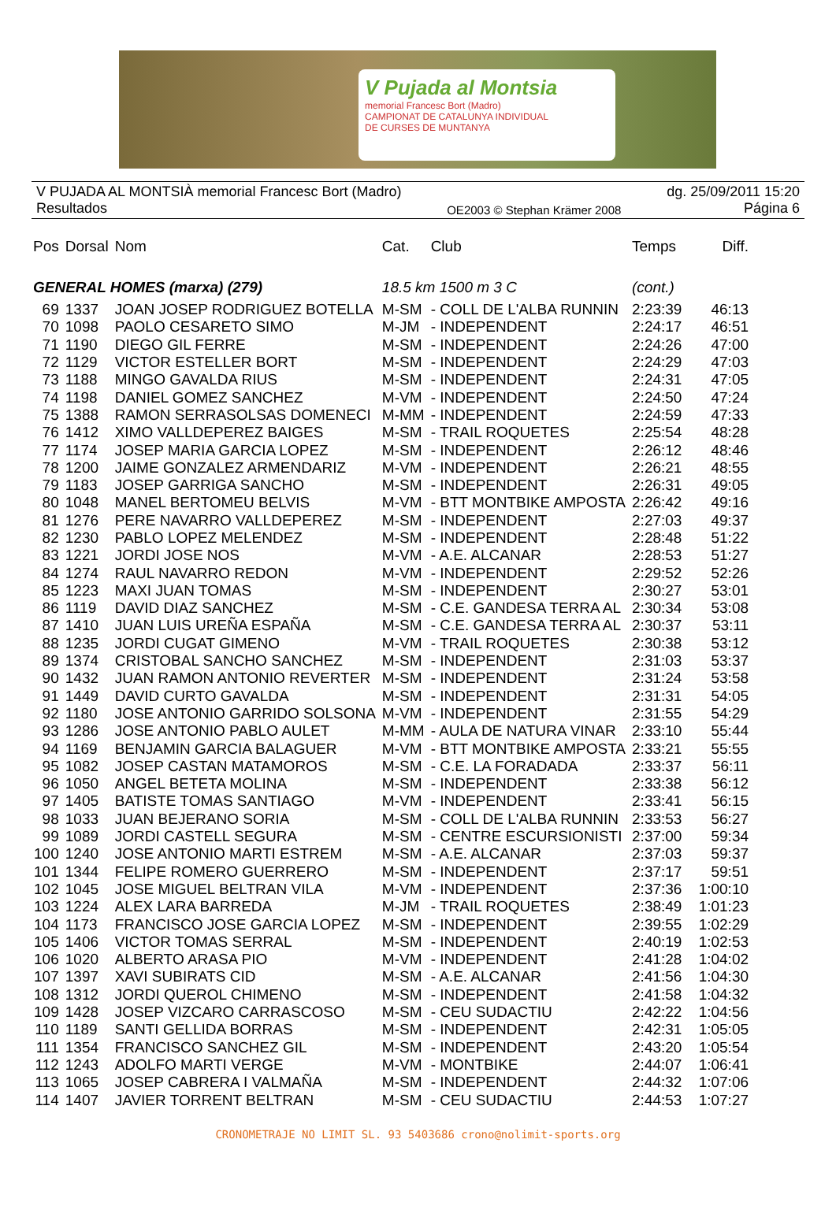V Pujada al Montsia
memorial Francesc Bort (Madro)
CAMPIONAT DE CATALUNYA INDIVIDUAL
DE CURSES DE MUNTANYA
V PUJADA AL MONTSIÀ memorial Francesc Bort (Madro)
Resultados
OE2003 © Stephan Krämer 2008
dg. 25/09/2011 15:20
Página 6
| Pos | Dorsal | Nom | Cat. | Club | Temps | Diff. |
| --- | --- | --- | --- | --- | --- | --- |
| GENERAL HOMES (marxa) (279) | | | 18.5 km 1500 m 3 C | | (cont.) | |
| 69 | 1337 | JOAN JOSEP RODRIGUEZ BOTELLA | M-SM | - COLL DE L'ALBA RUNNIN | 2:23:39 | 46:13 |
| 70 | 1098 | PAOLO CESARETO SIMO | M-JM | - INDEPENDENT | 2:24:17 | 46:51 |
| 71 | 1190 | DIEGO GIL FERRE | M-SM | - INDEPENDENT | 2:24:26 | 47:00 |
| 72 | 1129 | VICTOR ESTELLER BORT | M-SM | - INDEPENDENT | 2:24:29 | 47:03 |
| 73 | 1188 | MINGO GAVALDA RIUS | M-SM | - INDEPENDENT | 2:24:31 | 47:05 |
| 74 | 1198 | DANIEL GOMEZ SANCHEZ | M-VM | - INDEPENDENT | 2:24:50 | 47:24 |
| 75 | 1388 | RAMON SERRASOLSAS DOMENECI | M-MM | - INDEPENDENT | 2:24:59 | 47:33 |
| 76 | 1412 | XIMO VALLDEPEREZ BAIGES | M-SM | - TRAIL ROQUETES | 2:25:54 | 48:28 |
| 77 | 1174 | JOSEP MARIA GARCIA LOPEZ | M-SM | - INDEPENDENT | 2:26:12 | 48:46 |
| 78 | 1200 | JAIME GONZALEZ ARMENDARIZ | M-VM | - INDEPENDENT | 2:26:21 | 48:55 |
| 79 | 1183 | JOSEP GARRIGA SANCHO | M-SM | - INDEPENDENT | 2:26:31 | 49:05 |
| 80 | 1048 | MANEL BERTOMEU BELVIS | M-VM | - BTT MONTBIKE AMPOSTA | 2:26:42 | 49:16 |
| 81 | 1276 | PERE NAVARRO VALLDEPEREZ | M-SM | - INDEPENDENT | 2:27:03 | 49:37 |
| 82 | 1230 | PABLO LOPEZ MELENDEZ | M-SM | - INDEPENDENT | 2:28:48 | 51:22 |
| 83 | 1221 | JORDI JOSE NOS | M-VM | - A.E. ALCANAR | 2:28:53 | 51:27 |
| 84 | 1274 | RAUL NAVARRO REDON | M-VM | - INDEPENDENT | 2:29:52 | 52:26 |
| 85 | 1223 | MAXI JUAN TOMAS | M-SM | - INDEPENDENT | 2:30:27 | 53:01 |
| 86 | 1119 | DAVID DIAZ SANCHEZ | M-SM | - C.E. GANDESA TERRA AL | 2:30:34 | 53:08 |
| 87 | 1410 | JUAN LUIS UREÑA ESPAÑA | M-SM | - C.E. GANDESA TERRA AL | 2:30:37 | 53:11 |
| 88 | 1235 | JORDI CUGAT GIMENO | M-VM | - TRAIL ROQUETES | 2:30:38 | 53:12 |
| 89 | 1374 | CRISTOBAL SANCHO SANCHEZ | M-SM | - INDEPENDENT | 2:31:03 | 53:37 |
| 90 | 1432 | JUAN RAMON ANTONIO REVERTER | M-SM | - INDEPENDENT | 2:31:24 | 53:58 |
| 91 | 1449 | DAVID CURTO GAVALDA | M-SM | - INDEPENDENT | 2:31:31 | 54:05 |
| 92 | 1180 | JOSE ANTONIO GARRIDO SOLSONA | M-VM | - INDEPENDENT | 2:31:55 | 54:29 |
| 93 | 1286 | JOSE ANTONIO PABLO AULET | M-MM | - AULA DE NATURA VINAR | 2:33:10 | 55:44 |
| 94 | 1169 | BENJAMIN GARCIA BALAGUER | M-VM | - BTT MONTBIKE AMPOSTA | 2:33:21 | 55:55 |
| 95 | 1082 | JOSEP CASTAN MATAMOROS | M-SM | - C.E. LA FORADADA | 2:33:37 | 56:11 |
| 96 | 1050 | ANGEL BETETA MOLINA | M-SM | - INDEPENDENT | 2:33:38 | 56:12 |
| 97 | 1405 | BATISTE TOMAS SANTIAGO | M-VM | - INDEPENDENT | 2:33:41 | 56:15 |
| 98 | 1033 | JUAN BEJERANO SORIA | M-SM | - COLL DE L'ALBA RUNNIN | 2:33:53 | 56:27 |
| 99 | 1089 | JORDI CASTELL SEGURA | M-SM | - CENTRE ESCURSIONISTI | 2:37:00 | 59:34 |
| 100 | 1240 | JOSE ANTONIO MARTI ESTREM | M-SM | - A.E. ALCANAR | 2:37:03 | 59:37 |
| 101 | 1344 | FELIPE ROMERO GUERRERO | M-SM | - INDEPENDENT | 2:37:17 | 59:51 |
| 102 | 1045 | JOSE MIGUEL BELTRAN VILA | M-VM | - INDEPENDENT | 2:37:36 | 1:00:10 |
| 103 | 1224 | ALEX LARA BARREDA | M-JM | - TRAIL ROQUETES | 2:38:49 | 1:01:23 |
| 104 | 1173 | FRANCISCO JOSE GARCIA LOPEZ | M-SM | - INDEPENDENT | 2:39:55 | 1:02:29 |
| 105 | 1406 | VICTOR TOMAS SERRAL | M-SM | - INDEPENDENT | 2:40:19 | 1:02:53 |
| 106 | 1020 | ALBERTO ARASA PIO | M-VM | - INDEPENDENT | 2:41:28 | 1:04:02 |
| 107 | 1397 | XAVI SUBIRATS CID | M-SM | - A.E. ALCANAR | 2:41:56 | 1:04:30 |
| 108 | 1312 | JORDI QUEROL CHIMENO | M-SM | - INDEPENDENT | 2:41:58 | 1:04:32 |
| 109 | 1428 | JOSEP VIZCARO CARRASCOSO | M-SM | - CEU SUDACTIU | 2:42:22 | 1:04:56 |
| 110 | 1189 | SANTI GELLIDA BORRAS | M-SM | - INDEPENDENT | 2:42:31 | 1:05:05 |
| 111 | 1354 | FRANCISCO SANCHEZ GIL | M-SM | - INDEPENDENT | 2:43:20 | 1:05:54 |
| 112 | 1243 | ADOLFO MARTI VERGE | M-VM | - MONTBIKE | 2:44:07 | 1:06:41 |
| 113 | 1065 | JOSEP CABRERA I VALMAÑA | M-SM | - INDEPENDENT | 2:44:32 | 1:07:06 |
| 114 | 1407 | JAVIER TORRENT BELTRAN | M-SM | - CEU SUDACTIU | 2:44:53 | 1:07:27 |
CRONOMETRAJE NO LIMIT SL. 93 5403686 crono@nolimit-sports.org